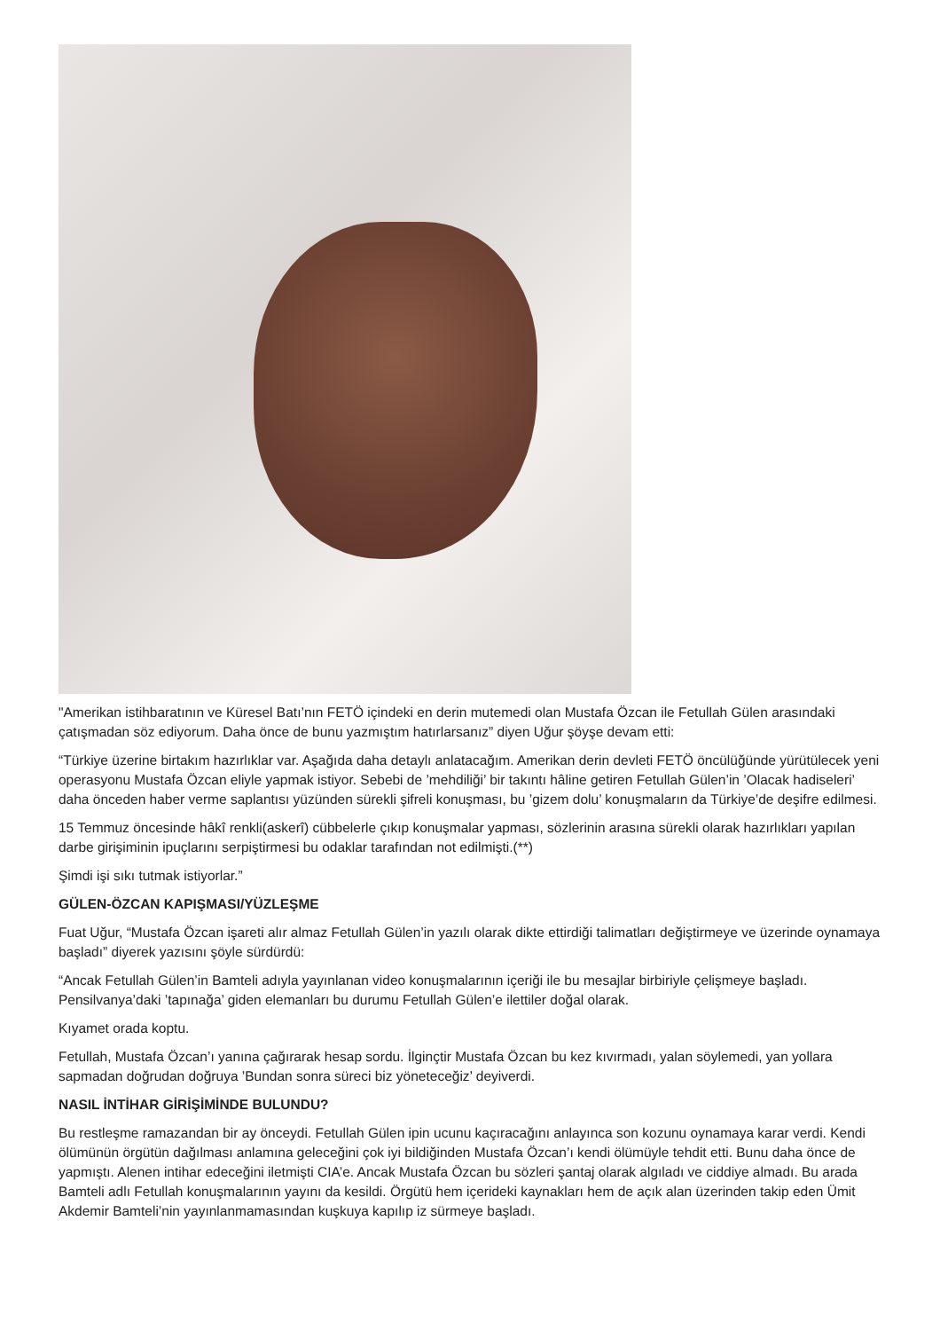"Amerikan istihbaratının ve Küresel Batı’nın FETÖ içindeki en derin mutemedi olan Mustafa Özcan ile Fetullah Gülen arasındaki çatışmadan söz ediyorum. Daha önce de bunu yazmıştım hatırlarsanız” diyen Uğur şöyşe devam etti:
“Türkiye üzerine birtakım hazırlıklar var. Aşağıda daha detaylı anlatacağım. Amerikan derin devleti FETÖ öncülüğünde yürütülecek yeni operasyonu Mustafa Özcan eliyle yapmak istiyor. Sebebi de ’mehdiliği’ bir takıntı hâline getiren Fetullah Gülen’in ’Olacak hadiseleri’ daha önceden haber verme saplantısı yüzünden sürekli şifreli konuşması, bu ’gizem dolu’ konuşmaların da Türkiye’de deşifre edilmesi.
15 Temmuz öncesinde hâkî renkli(askerî) cübbelerle çıkıp konuşmalar yapması, sözlerinin arasına sürekli olarak hazırlıkları yapılan darbe girişiminin ipuçlarını serpiştirmesi bu odaklar tarafından not edilmişti.(**)
Şimdi işi sıkı tutmak istiyorlar.”
GÜLEN-ÖZCAN KAPIŞMASI/YÜZLEŞME
Fuat Uğur, “Mustafa Özcan işareti alır almaz Fetullah Gülen’in yazılı olarak dikte ettirdiği talimatları değiştirmeye ve üzerinde oynamaya başladı” diyerek yazısını şöyle sürdürdü:
“Ancak Fetullah Gülen’in Bamteli adıyla yayınlanan video konuşmalarının içeriği ile bu mesajlar birbiriyle çelişmeye başladı. Pensilvanya’daki ’tapınağa’ giden elemanları bu durumu Fetullah Gülen’e ilettiler doğal olarak.
Kıyamet orada koptu.
Fetullah, Mustafa Özcan’ı yanına çağırarak hesap sordu. İlginçtir Mustafa Özcan bu kez kıvırmadı, yalan söylemedi, yan yollara sapmadan doğrudan doğruya ’Bundan sonra süreci biz yöneteceğiz’ deyiverdi.
NASIL İNTİHAR GİRİŞİMİNDE BULUNDU?
Bu restleşme ramazandan bir ay önceydi. Fetullah Gülen ipin ucunu kaçıracağını anlayınca son kozunu oynamaya karar verdi. Kendi ölümünün örgütün dağılması anlamına geleceğini çok iyi bildiğinden Mustafa Özcan’ı kendi ölümüyle tehdit etti. Bunu daha önce de yapmıştı. Alenen intihar edeceğini iletmişti CIA’e. Ancak Mustafa Özcan bu sözleri şantaj olarak algıladı ve ciddiye almadı. Bu arada Bamteli adlı Fetullah konuşmalarının yayını da kesildi. Örgütü hem içerideki kaynakları hem de açık alan üzerinden takip eden Ümit Akdemir Bamteli’nin yayınlanmamasından kuşkuya kapılıp iz sürmeye başladı.